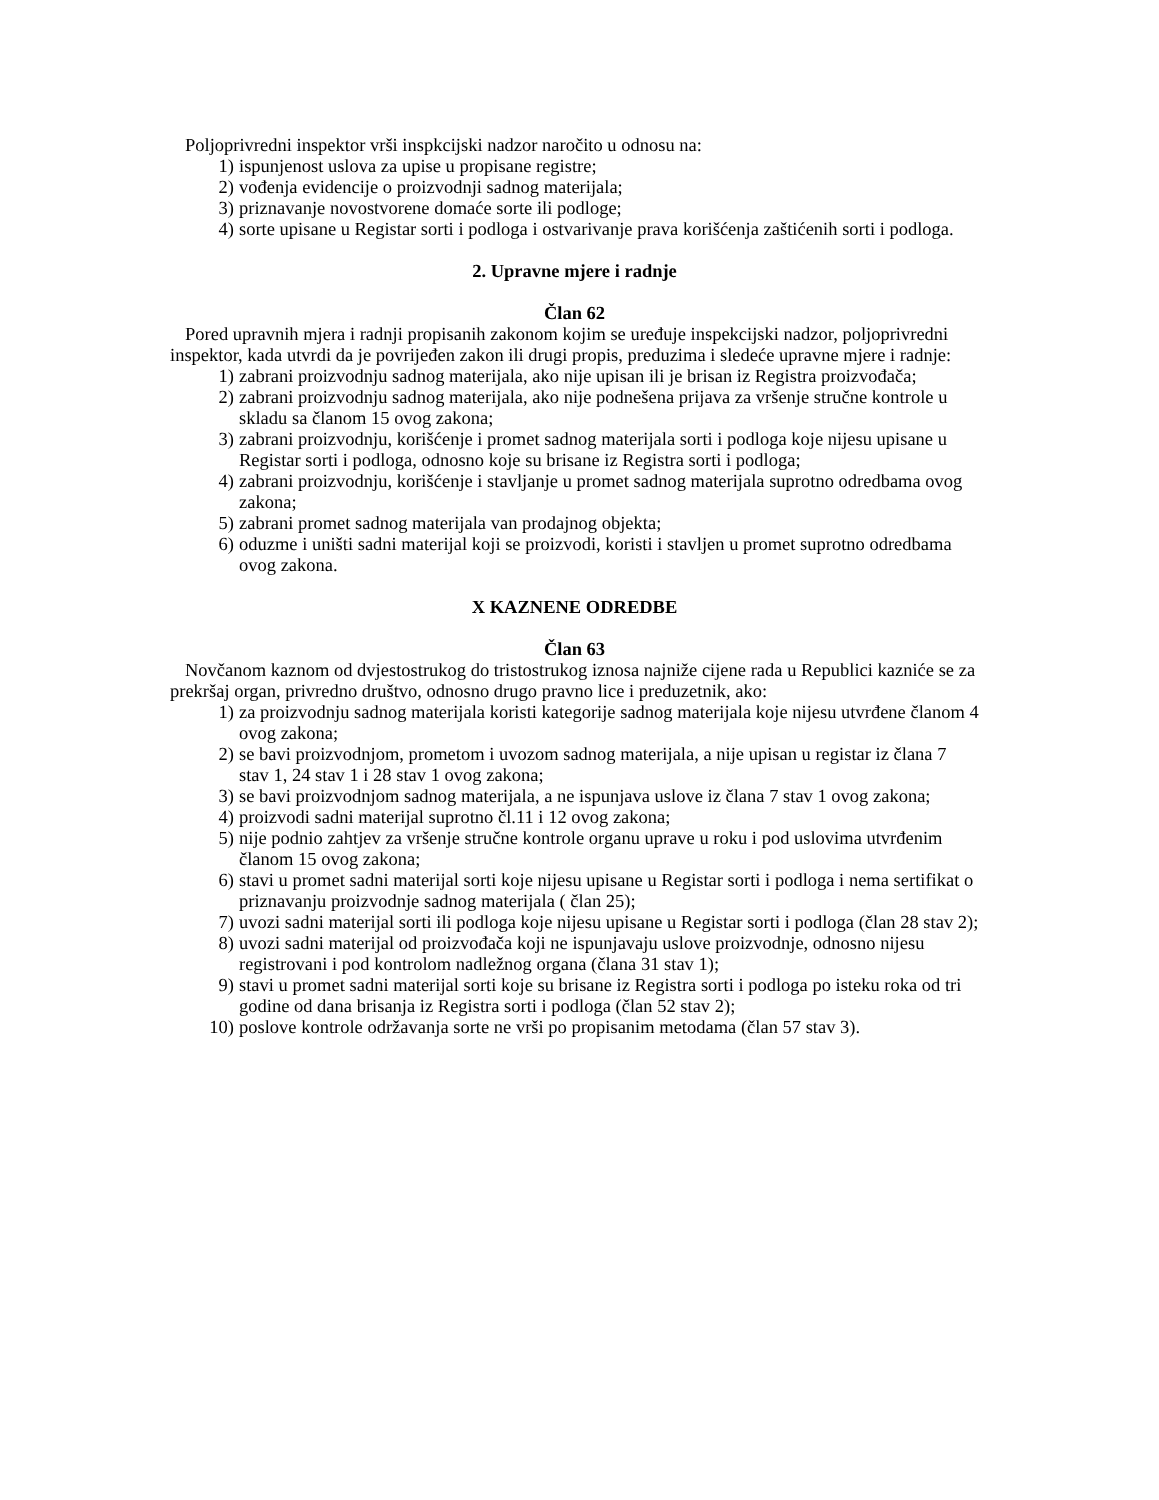Poljoprivredni inspektor vrši inspkcijski nadzor naročito u odnosu na:
1) ispunjenost uslova za upise u propisane registre;
2) vođenja evidencije o proizvodnji sadnog materijala;
3) priznavanje novostvorene domaće sorte ili podloge;
4) sorte upisane u Registar sorti i podloga i ostvarivanje prava korišćenja zaštićenih sorti i podloga.
2. Upravne mjere i radnje
Član 62
Pored upravnih mjera i radnji propisanih zakonom kojim se uređuje inspekcijski nadzor, poljoprivredni inspektor, kada utvrdi da je povrijeđen zakon ili drugi propis, preduzima i sledeće upravne mjere i radnje:
1) zabrani proizvodnju sadnog materijala, ako nije upisan ili je brisan iz Registra proizvođača;
2) zabrani proizvodnju sadnog materijala, ako nije podnešena prijava za vršenje stručne kontrole u skladu sa članom 15 ovog zakona;
3) zabrani proizvodnju, korišćenje i promet sadnog materijala sorti i podloga koje nijesu upisane u Registar sorti i podloga, odnosno koje su brisane iz Registra sorti i podloga;
4) zabrani proizvodnju, korišćenje i stavljanje u promet sadnog materijala suprotno odredbama ovog zakona;
5) zabrani promet sadnog materijala van prodajnog objekta;
6) oduzme i uništi sadni materijal koji se proizvodi, koristi i stavljen u promet suprotno odredbama ovog zakona.
X KAZNENE ODREDBE
Član 63
Novčanom kaznom od dvjestostrukog do tristostrukog iznosa najniže cijene rada u Republici kazniće se za prekršaj organ, privredno društvo, odnosno drugo pravno lice i preduzetnik, ako:
1) za proizvodnju sadnog materijala koristi kategorije sadnog materijala koje nijesu utvrđene članom 4 ovog zakona;
2) se bavi proizvodnjom, prometom i uvozom sadnog materijala, a nije upisan u registar iz člana 7 stav 1, 24 stav 1 i 28 stav 1 ovog zakona;
3) se bavi proizvodnjom sadnog materijala, a ne ispunjava uslove iz člana 7 stav 1 ovog zakona;
4) proizvodi sadni materijal suprotno čl.11 i 12 ovog zakona;
5) nije podnio zahtjev za vršenje stručne kontrole organu uprave u roku i pod uslovima utvrđenim članom 15 ovog zakona;
6) stavi u promet sadni materijal sorti koje nijesu upisane u Registar sorti i podloga i nema sertifikat o priznavanju proizvodnje sadnog materijala ( član 25);
7) uvozi sadni materijal sorti ili podloga koje nijesu upisane u Registar sorti i podloga (član 28 stav 2);
8) uvozi sadni materijal od proizvođača koji ne ispunjavaju uslove proizvodnje, odnosno nijesu registrovani i pod kontrolom nadležnog organa (člana 31 stav 1);
9) stavi u promet sadni materijal sorti koje su brisane iz Registra sorti i podloga po isteku roka od tri godine od dana brisanja iz Registra sorti i podloga (član 52 stav 2);
10) poslove kontrole održavanja sorte ne vrši po propisanim metodama (član 57 stav 3).